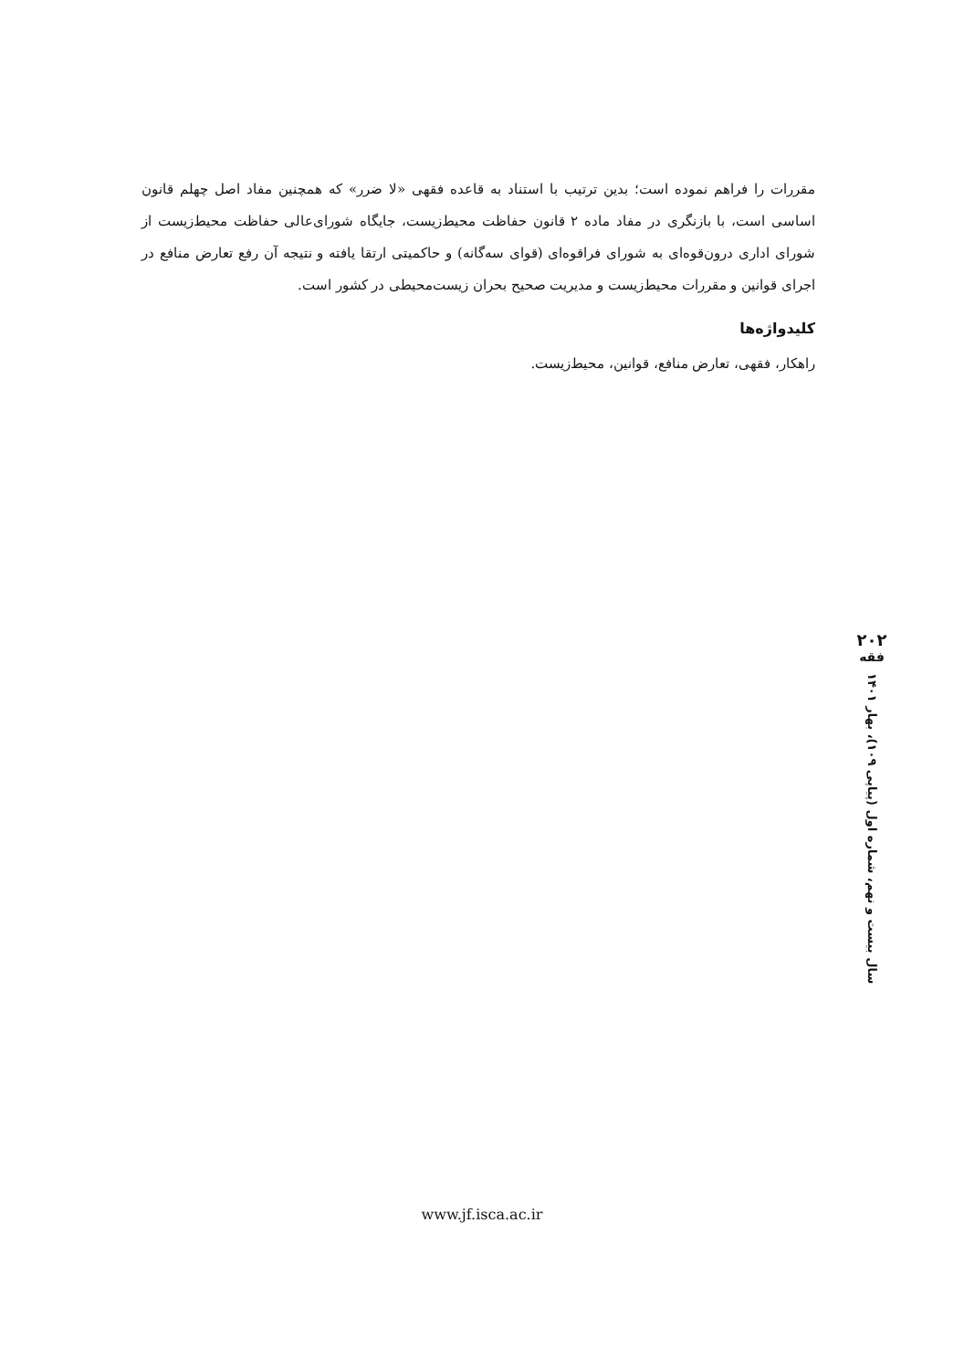مقررات را فراهم نموده است؛ بدین ترتیب با استناد به قاعده فقهی «لا ضرر» که همچنین مفاد اصل چهلم قانون اساسی است، با بازنگری در مفاد ماده ۲ قانون حفاظت محیط‌زیست، جایگاه شورای‌عالی حفاظت محیط‌زیست از شورای اداری درون‌قوه‌ای به شورای فراقوه‌ای (قوای سه‌گانه) و حاکمیتی ارتقا یافته و نتیجه آن رفع تعارض منافع در اجرای قوانین و مقررات محیط‌زیست و مدیریت صحیح بحران زیست‌محیطی در کشور است.
کلیدواژه‌ها
راهکار، فقهی، تعارض منافع، قوانین، محیط‌زیست.
۲۰۲
فقه
سال بیست و نهم، شماره اول (پیاپی ۱۰۹)، بهار ۱۴۰۱
www.jf.isca.ac.ir